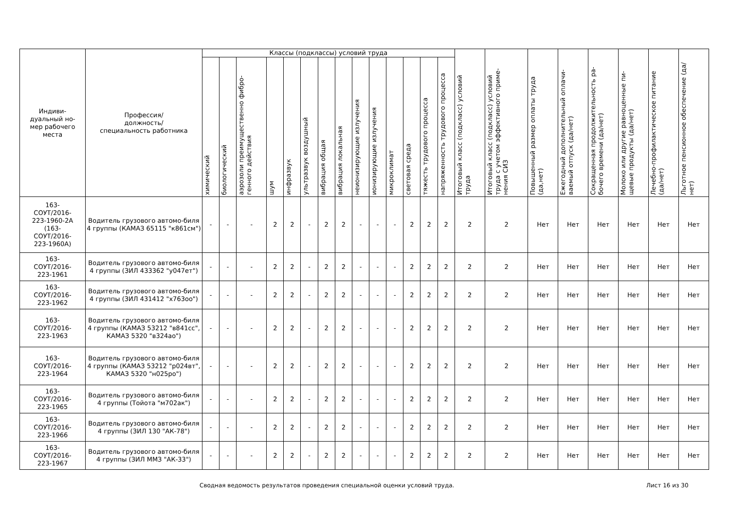| Индиви- дуальный но- мер рабочего места | Профессия/ должность/ специальность работника | Классы (подклассы) условий труда | | | | | | | | | | | | | | Итоговый класс (подкласс) условий труда | Итоговый класс (подкласс) условий труда с учетом эффективного приме-нения СИЗ | Повышенный размер оплаты труда (да,нет) | Ежегодный дополнительный оплачи-ваемый отпуск (да/нет) | Сокращенная продолжительность ра-бочего времени (да/нет) | Молоко или другие равноценные пи-щевые продукты (да/нет) | Лечебно-профилактическое питание (да/нет) | Льготное пенсионное обеспечение (да/нет) |
| --- | --- | --- | --- | --- | --- | --- | --- | --- | --- | --- | --- | --- | --- | --- | --- | --- | --- | --- | --- | --- | --- | --- | --- |
| | | химический | биологический | аэрозоли преимущественно фибро-генного действия | шум | инфразвук | ультразвук воздушный | вибрация общая | вибрация локальная | неионизирующие излучения | ионизирующие излучения | микроклимат | световая среда | тяжесть трудового процесса | напряженность трудового процесса | | | | | | | | |
| 163- СОУТ/2016- 223-1960-2А (163- СОУТ/2016- 223-1960А) | Водитель грузового автомо-биля 4 группы (КАМАЗ 65115 "к861см") | - | - | - | 2 | 2 | - | 2 | 2 | - | - | - | 2 | 2 | 2 | 2 | 2 | Нет | Нет | Нет | Нет | Нет | Нет |
| 163- СОУТ/2016- 223-1961 | Водитель грузового автомо-биля 4 группы (ЗИЛ 433362 "у047ет") | - | - | - | 2 | 2 | - | 2 | 2 | - | - | - | 2 | 2 | 2 | 2 | 2 | Нет | Нет | Нет | Нет | Нет | Нет |
| 163- СОУТ/2016- 223-1962 | Водитель грузового автомо-биля 4 группы (ЗИЛ 431412 "х763оо") | - | - | - | 2 | 2 | - | 2 | 2 | - | - | - | 2 | 2 | 2 | 2 | 2 | Нет | Нет | Нет | Нет | Нет | Нет |
| 163- СОУТ/2016- 223-1963 | Водитель грузового автомо-биля 4 группы (КАМАЗ 53212 "в841сс", КАМАЗ 5320 "в324ао") | - | - | - | 2 | 2 | - | 2 | 2 | - | - | - | 2 | 2 | 2 | 2 | 2 | Нет | Нет | Нет | Нет | Нет | Нет |
| 163- СОУТ/2016- 223-1964 | Водитель грузового автомо-биля 4 группы (КАМАЗ 53212 "р024вт", КАМАЗ 5320 "н025ро") | - | - | - | 2 | 2 | - | 2 | 2 | - | - | - | 2 | 2 | 2 | 2 | 2 | Нет | Нет | Нет | Нет | Нет | Нет |
| 163- СОУТ/2016- 223-1965 | Водитель грузового автомо-биля 4 группы (Тойота "м702ак") | - | - | - | 2 | 2 | - | 2 | 2 | - | - | - | 2 | 2 | 2 | 2 | 2 | Нет | Нет | Нет | Нет | Нет | Нет |
| 163- СОУТ/2016- 223-1966 | Водитель грузового автомо-биля 4 группы (ЗИЛ 130 "АК-78") | - | - | - | 2 | 2 | - | 2 | 2 | - | - | - | 2 | 2 | 2 | 2 | 2 | Нет | Нет | Нет | Нет | Нет | Нет |
| 163- СОУТ/2016- 223-1967 | Водитель грузового автомо-биля 4 группы (ЗИЛ ММЗ "АК-33") | - | - | - | 2 | 2 | - | 2 | 2 | - | - | - | 2 | 2 | 2 | 2 | 2 | Нет | Нет | Нет | Нет | Нет | Нет |
Сводная ведомость результатов проведения специальной оценки условий труда. Лист 16 из 30